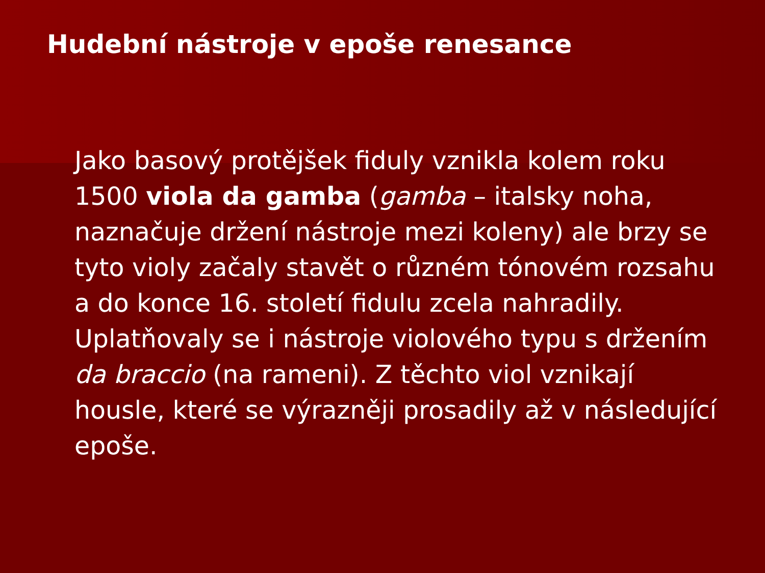Hudební nástroje v epoše renesance
Jako basový protějšek fiduly vznikla kolem roku 1500 viola da gamba (gamba – italsky noha, naznačuje držení nástroje mezi koleny) ale brzy se tyto violy začaly stavět o různém tónovém rozsahu a do konce 16. století fidulu zcela nahradily. Uplatňovaly se i nástroje violového typu s držením da braccio (na rameni). Z těchto viol vznikají housle, které se výrazněji prosadily až v následující epoše.